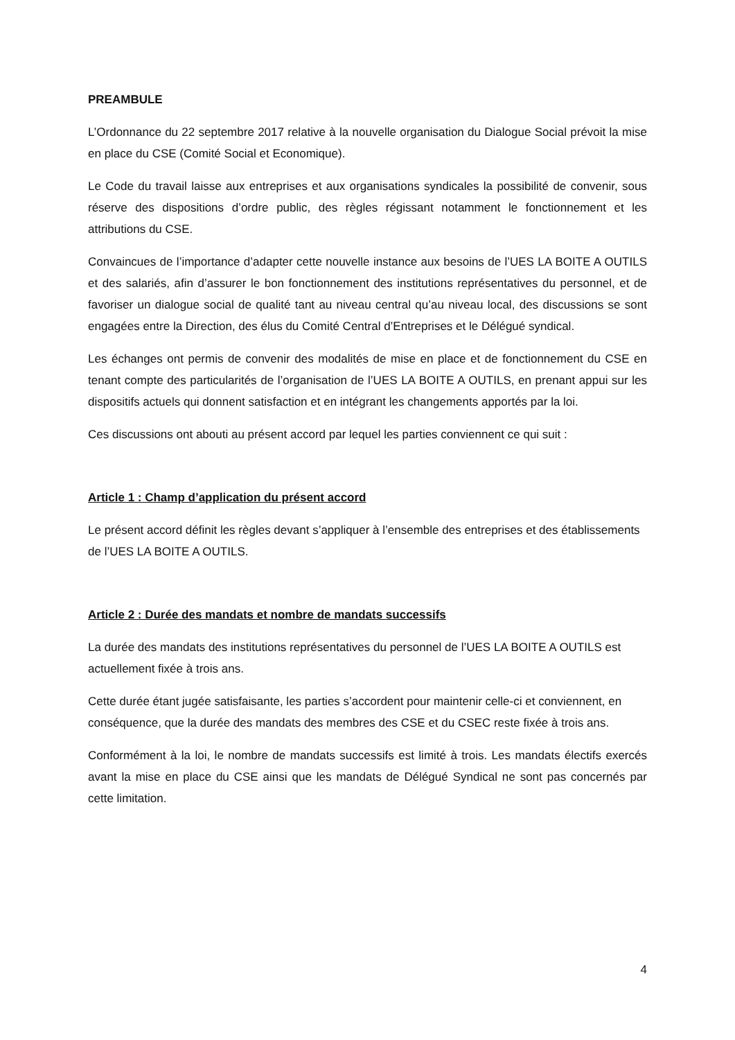PREAMBULE
L’Ordonnance du 22 septembre 2017 relative à la nouvelle organisation du Dialogue Social prévoit la mise en place du CSE (Comité Social et Economique).
Le Code du travail laisse aux entreprises et aux organisations syndicales la possibilité de convenir, sous réserve des dispositions d’ordre public, des règles régissant notamment le fonctionnement et les attributions du CSE.
Convaincues de l’importance d’adapter cette nouvelle instance aux besoins de l’UES LA BOITE A OUTILS et des salariés, afin d’assurer le bon fonctionnement des institutions représentatives du personnel, et de favoriser un dialogue social de qualité tant au niveau central qu’au niveau local, des discussions se sont engagées entre la Direction, des élus du Comité Central d’Entreprises et le Délégué syndical.
Les échanges ont permis de convenir des modalités de mise en place et de fonctionnement du CSE en tenant compte des particularités de l’organisation de l’UES LA BOITE A OUTILS, en prenant appui sur les dispositifs actuels qui donnent satisfaction et en intégrant les changements apportés par la loi.
Ces discussions ont abouti au présent accord par lequel les parties conviennent ce qui suit :
Article 1 : Champ d’application du présent accord
Le présent accord définit les règles devant s’appliquer à l’ensemble des entreprises et des établissements de l’UES LA BOITE A OUTILS.
Article 2 : Durée des mandats et nombre de mandats successifs
La durée des mandats des institutions représentatives du personnel de l’UES LA BOITE A OUTILS est actuellement fixée à trois ans.
Cette durée étant jugée satisfaisante, les parties s’accordent pour maintenir celle-ci et conviennent, en conséquence, que la durée des mandats des membres des CSE et du CSEC reste fixée à trois ans.
Conformément à la loi, le nombre de mandats successifs est limité à trois. Les mandats électifs exercés avant la mise en place du CSE ainsi que les mandats de Délégué Syndical ne sont pas concernés par cette limitation.
4